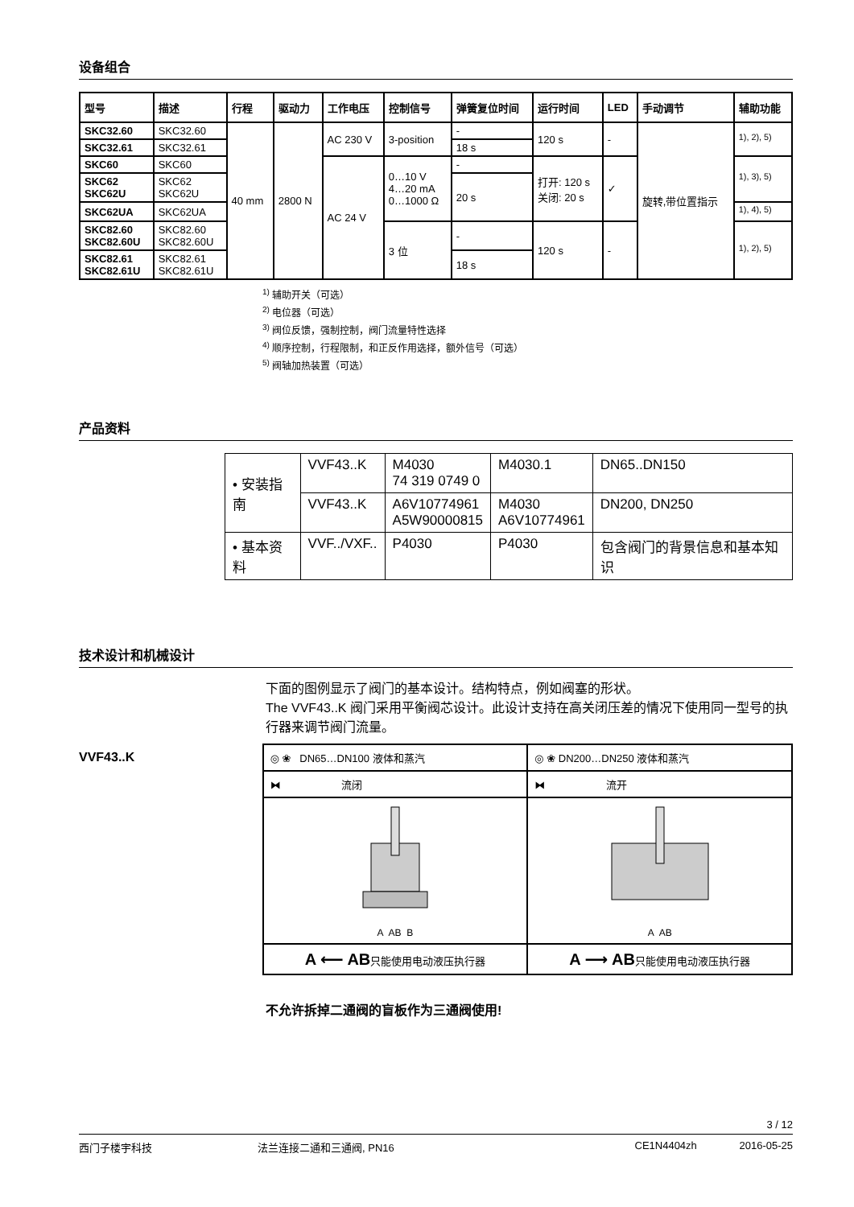设备组合
| 型号 | 描述 | 行程 | 驱动力 | 工作电压 | 控制信号 | 弹簧复位时间 | 运行时间 | LED | 手动调节 | 辅助功能 |
| --- | --- | --- | --- | --- | --- | --- | --- | --- | --- | --- |
| SKC32.60 | SKC32.60 | 40 mm | 2800 N | AC 230 V | 3-position | - | 120 s | - | 旋转,带位置指示 | <sup>1), 2), 5)</sup> |
| SKC32.61 | SKC32.61 | | | | | 18 s | | | | |
| SKC60 | SKC60 | | | AC 24 V | 0…10 V 4…20 mA 0…1000 Ω | - | 打开: 120 s 关闭: 20 s | ✓ | | <sup>1), 3), 5)</sup> |
| SKC62 SKC62U | SKC62 SKC62U | | | | | 20 s | | | | |
| SKC62UA | SKC62UA | | | | | | | | | <sup>1), 4), 5)</sup> |
| SKC82.60 SKC82.60U | SKC82.60 SKC82.60U | | | | 3 位 | - | 120 s | - | | <sup>1), 2), 5)</sup> |
| SKC82.61 SKC82.61U | SKC82.61 SKC82.61U | | | | | 18 s | | | | |
<sup>1)</sup> 辅助开关（可选）
<sup>2)</sup> 电位器（可选）
<sup>3)</sup> 阀位反馈，强制控制，阀门流量特性选择
<sup>4)</sup> 顺序控制，行程限制，和正反作用选择，额外信号（可选）
<sup>5)</sup> 阀轴加热装置（可选）
产品资料
| • 安装指南 | VVF43..K | M4030 74 319 0749 0 | M4030.1 | DN65..DN150 |
| | VVF43..K | A6V10774961 A5W90000815 | M4030 A6V10774961 | DN200, DN250 |
| • 基本资料 | VVF../VXF.. | P4030 | P4030 | 包含阀门的背景信息和基本知识 |
技术设计和机械设计
下面的图例显示了阀门的基本设计。结构特点，例如阀塞的形状。
The VVF43..K 阀门采用平衡阀芯设计。此设计支持在高关闭压差的情况下使用同一型号的执行器来调节阀门流量。
VVF43..K
| ◎ ❀ DN65…DN100 液体和蒸汽 | ◎ ❀ DN200…DN250 液体和蒸汽 |
| ⧓ 流闭 | ⧓ 流开 |
| A AB B | A AB |
| A ⟵ AB 只能使用电动液压执行器 | A ⟶ AB 只能使用电动液压执行器 |
不允许拆掉二通阀的盲板作为三通阀使用!
3 / 12
西门子楼宇科技 法兰连接二通和三通阀, PN16 CE1N4404zh 2016-05-25